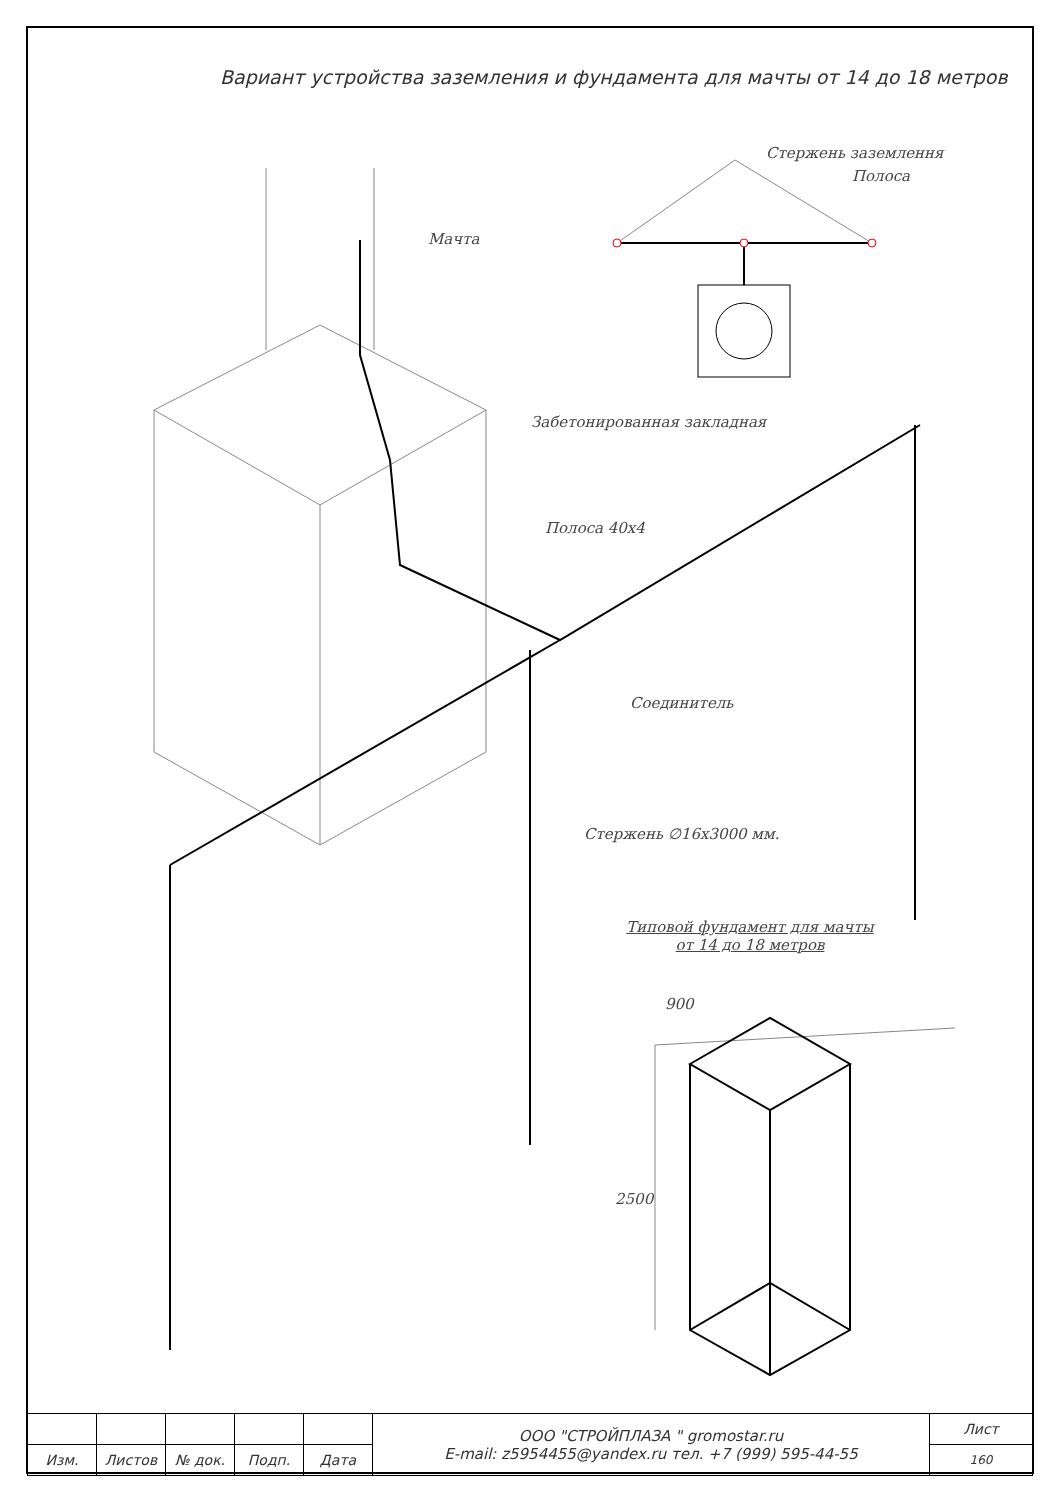Вариант устройства заземления и фундамента для мачты от 14 до 18 метров
Стержень заземлення
Полоса
Мачта
Забетонированная закладная
Полоса 40х4
Соединитель
Стержень ∅16х3000 мм.
Типовой фундамент для мачты
от 14 до 18 метров
900
2500
| | | | | | ООО "СТРОЙПЛАЗА " gromostar.ru E-mail: z5954455@yandex.ru тел. +7 (999) 595-44-55 | Лист |
| Изм. | Листов | № док. | Подп. | Дата | | 160 |